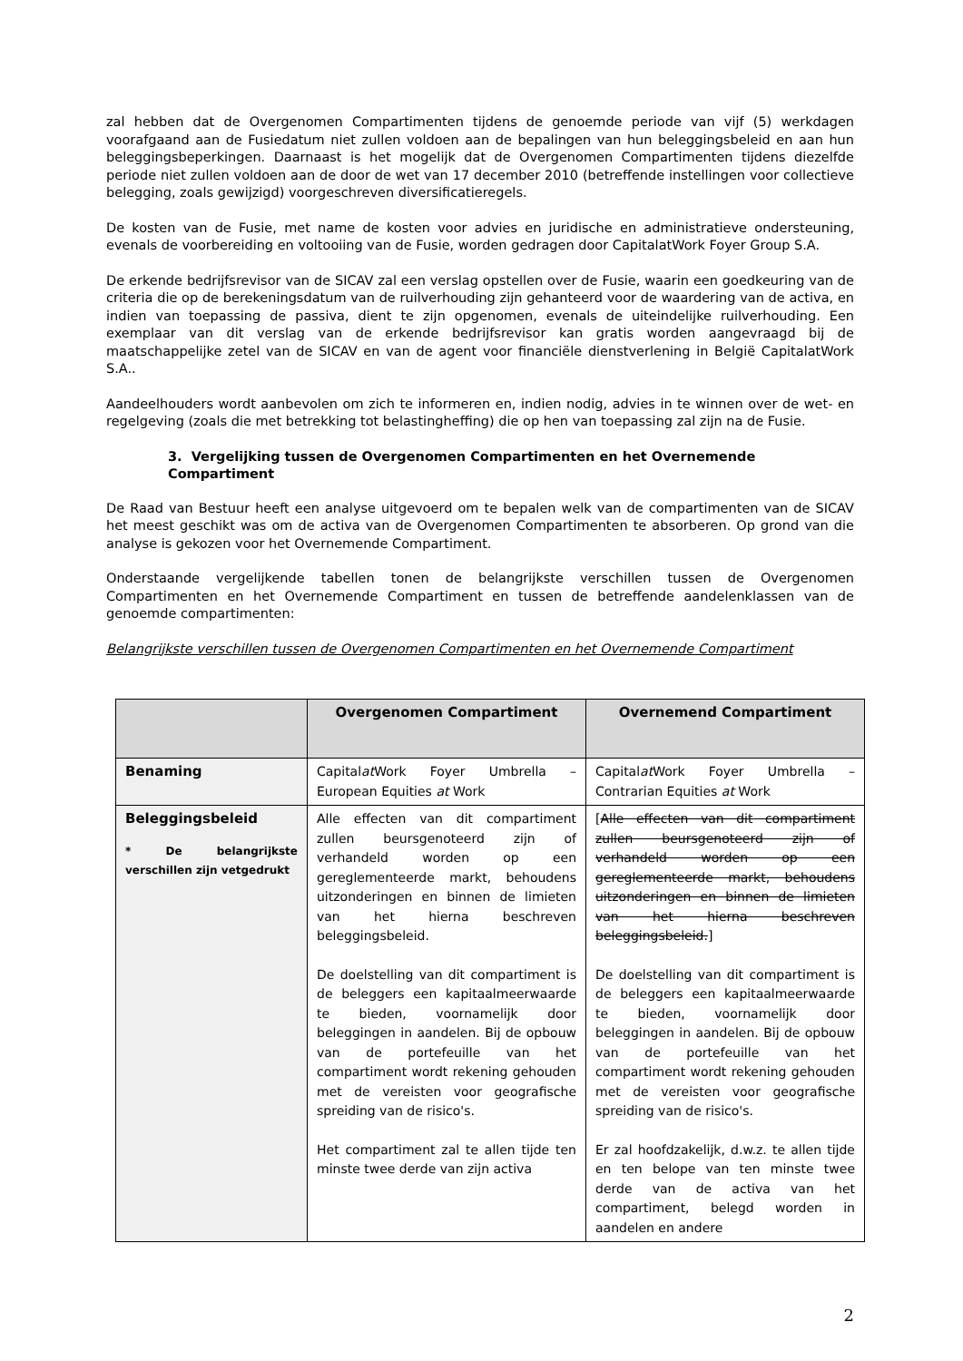zal hebben dat de Overgenomen Compartimenten tijdens de genoemde periode van vijf (5) werkdagen voorafgaand aan de Fusiedatum niet zullen voldoen aan de bepalingen van hun beleggingsbeleid en aan hun beleggingsbeperkingen. Daarnaast is het mogelijk dat de Overgenomen Compartimenten tijdens diezelfde periode niet zullen voldoen aan de door de wet van 17 december 2010 (betreffende instellingen voor collectieve belegging, zoals gewijzigd) voorgeschreven diversificatieregels.
De kosten van de Fusie, met name de kosten voor advies en juridische en administratieve ondersteuning, evenals de voorbereiding en voltooiing van de Fusie, worden gedragen door CapitalatWork Foyer Group S.A.
De erkende bedrijfsrevisor van de SICAV zal een verslag opstellen over de Fusie, waarin een goedkeuring van de criteria die op de berekeningsdatum van de ruilverhouding zijn gehanteerd voor de waardering van de activa, en indien van toepassing de passiva, dient te zijn opgenomen, evenals de uiteindelijke ruilverhouding. Een exemplaar van dit verslag van de erkende bedrijfsrevisor kan gratis worden aangevraagd bij de maatschappelijke zetel van de SICAV en van de agent voor financiële dienstverlening in België CapitalatWork S.A..
Aandeelhouders wordt aanbevolen om zich te informeren en, indien nodig, advies in te winnen over de wet- en regelgeving (zoals die met betrekking tot belastingheffing) die op hen van toepassing zal zijn na de Fusie.
3. Vergelijking tussen de Overgenomen Compartimenten en het Overnemende Compartiment
De Raad van Bestuur heeft een analyse uitgevoerd om te bepalen welk van de compartimenten van de SICAV het meest geschikt was om de activa van de Overgenomen Compartimenten te absorberen. Op grond van die analyse is gekozen voor het Overnemende Compartiment.
Onderstaande vergelijkende tabellen tonen de belangrijkste verschillen tussen de Overgenomen Compartimenten en het Overnemende Compartiment en tussen de betreffende aandelenklassen van de genoemde compartimenten:
Belangrijkste verschillen tussen de Overgenomen Compartimenten en het Overnemende Compartiment
| | Overgenomen Compartiment | Overnemend Compartiment |
| --- | --- | --- |
| Benaming | Capital at Work Foyer Umbrella – European Equities at Work | Capital at Work Foyer Umbrella – Contrarian Equities at Work |
| Beleggingsbeleid * De belangrijkste verschillen zijn vetgedrukt | Alle effecten van dit compartiment zullen beursgenoteerd zijn of verhandeld worden op een gereglementeerde markt, behoudens uitzonderingen en binnen de limieten van het hierna beschreven beleggingsbeleid. De doelstelling van dit compartiment is de beleggers een kapitaalmeerwaarde te bieden, voornamelijk door beleggingen in aandelen. Bij de opbouw van de portefeuille van het compartiment wordt rekening gehouden met de vereisten voor geografische spreiding van de risico's. Het compartiment zal te allen tijde ten minste twee derde van zijn activa | [ Alle effecten van dit compartiment zullen beursgenoteerd zijn of verhandeld worden op een gereglementeerde markt, behoudens uitzonderingen en binnen de limieten van het hierna beschreven beleggingsbeleid. ] De doelstelling van dit compartiment is de beleggers een kapitaalmeerwaarde te bieden, voornamelijk door beleggingen in aandelen. Bij de opbouw van de portefeuille van het compartiment wordt rekening gehouden met de vereisten voor geografische spreiding van de risico's. Er zal hoofdzakelijk, d.w.z. te allen tijde en ten belope van ten minste twee derde van de activa van het compartiment, belegd worden in aandelen en andere |
2